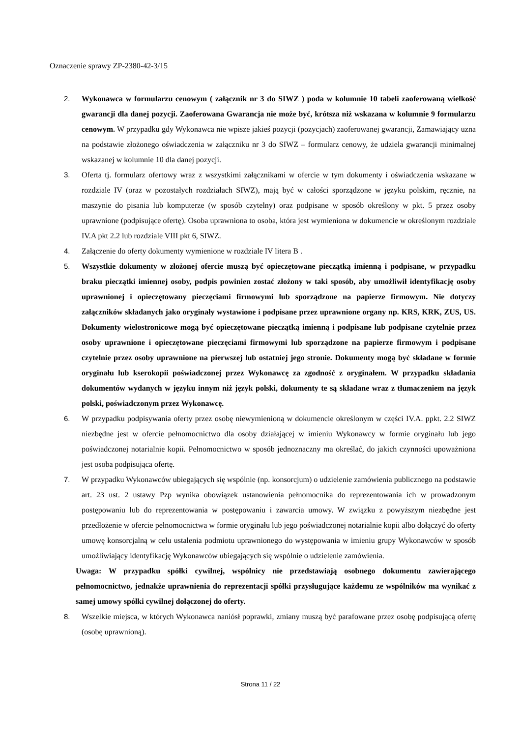Oznaczenie sprawy ZP-2380-42-3/15
2. Wykonawca w formularzu cenowym ( załącznik nr 3 do SIWZ ) poda w kolumnie 10 tabeli zaoferowaną wielkość gwarancji dla danej pozycji. Zaoferowana Gwarancja nie może być, krótsza niż wskazana w kolumnie 9 formularzu cenowym. W przypadku gdy Wykonawca nie wpisze jakieś pozycji (pozycjach) zaoferowanej gwarancji, Zamawiający uzna na podstawie złożonego oświadczenia w załączniku nr 3 do SIWZ – formularz cenowy, że udziela gwarancji minimalnej wskazanej w kolumnie 10 dla danej pozycji.
3. Oferta tj. formularz ofertowy wraz z wszystkimi załącznikami w ofercie w tym dokumenty i oświadczenia wskazane w rozdziale IV (oraz w pozostałych rozdziałach SIWZ), mają być w całości sporządzone w języku polskim, ręcznie, na maszynie do pisania lub komputerze (w sposób czytelny) oraz podpisane w sposób określony w pkt. 5 przez osoby uprawnione (podpisujące ofertę). Osoba uprawniona to osoba, która jest wymieniona w dokumencie w określonym rozdziale IV.A pkt 2.2 lub rozdziale VIII pkt 6, SIWZ.
4. Załączenie do oferty dokumenty wymienione w rozdziale IV litera B .
5. Wszystkie dokumenty w złożonej ofercie muszą być opieczętowane pieczątką imienną i podpisane, w przypadku braku pieczątki imiennej osoby, podpis powinien zostać złożony w taki sposób, aby umożliwił identyfikację osoby uprawnionej i opieczętowany pieczęciami firmowymi lub sporządzone na papierze firmowym. Nie dotyczy załączników składanych jako oryginały wystawione i podpisane przez uprawnione organy np. KRS, KRK, ZUS, US. Dokumenty wielostronicowe mogą być opieczętowane pieczątką imienną i podpisane lub podpisane czytelnie przez osoby uprawnione i opieczętowane pieczęciami firmowymi lub sporządzone na papierze firmowym i podpisane czytelnie przez osoby uprawnione na pierwszej lub ostatniej jego stronie. Dokumenty mogą być składane w formie oryginału lub kserokopii poświadczonej przez Wykonawcę za zgodność z oryginałem. W przypadku składania dokumentów wydanych w języku innym niż język polski, dokumenty te są składane wraz z tłumaczeniem na język polski, poświadczonym przez Wykonawcę.
6. W przypadku podpisywania oferty przez osobę niewymienioną w dokumencie określonym w części IV.A. ppkt. 2.2 SIWZ niezbędne jest w ofercie pełnomocnictwo dla osoby działającej w imieniu Wykonawcy w formie oryginału lub jego poświadczonej notarialnie kopii. Pełnomocnictwo w sposób jednoznaczny ma określać, do jakich czynności upoważniona jest osoba podpisująca ofertę.
7. W przypadku Wykonawców ubiegających się wspólnie (np. konsorcjum) o udzielenie zamówienia publicznego na podstawie art. 23 ust. 2 ustawy Pzp wynika obowiązek ustanowienia pełnomocnika do reprezentowania ich w prowadzonym postępowaniu lub do reprezentowania w postępowaniu i zawarcia umowy. W związku z powyższym niezbędne jest przedłożenie w ofercie pełnomocnictwa w formie oryginału lub jego poświadczonej notarialnie kopii albo dołączyć do oferty umowę konsorcjalną w celu ustalenia podmiotu uprawnionego do występowania w imieniu grupy Wykonawców w sposób umożliwiający identyfikację Wykonawców ubiegających się wspólnie o udzielenie zamówienia.
Uwaga: W przypadku spółki cywilnej, wspólnicy nie przedstawiają osobnego dokumentu zawierającego pełnomocnictwo, jednakże uprawnienia do reprezentacji spółki przysługujące każdemu ze wspólników ma wynikać z samej umowy spółki cywilnej dołączonej do oferty.
8. Wszelkie miejsca, w których Wykonawca naniósł poprawki, zmiany muszą być parafowane przez osobę podpisującą ofertę (osobę uprawnioną).
Strona 11 / 22